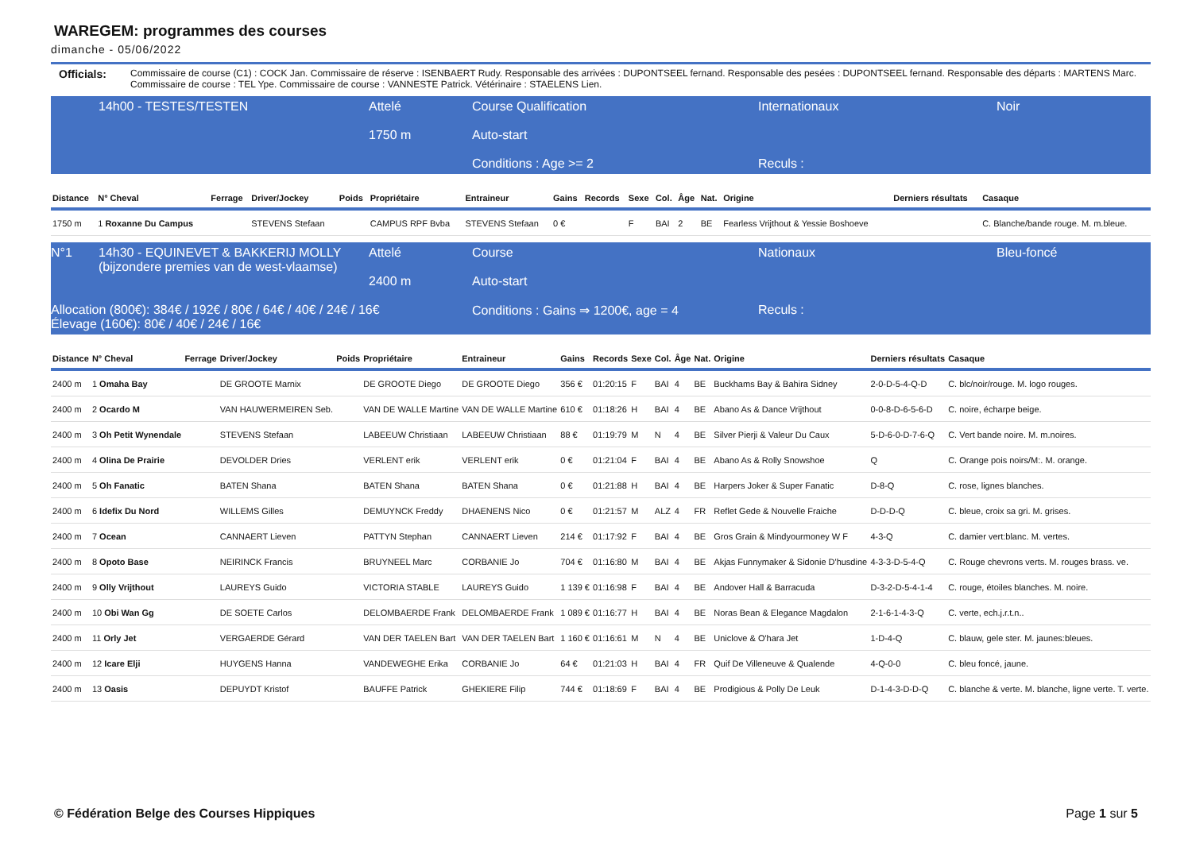WAREGEM: programmes des courses
dimanche - 05/06/2022
Officials:
Commissaire de course (C1) : COCK Jan. Commissaire de réserve : ISENBAERT Rudy. Responsable des arrivées : DUPONTSEEL fernand. Responsable des pesées : DUPONTSEEL fernand. Responsable des départs : MARTENS Marc. Commissaire de course : TEL Ype. Commissaire de course : VANNESTE Patrick. Vétérinaire : STAELENS Lien.
14h00 - TESTES/TESTEN
Attelé
Course Qualification
Internationaux
Noir
1750 m
Auto-start
Conditions : Age >= 2
Reculs :
| Distance | N° Cheval | Ferrage | Driver/Jockey | Poids | Propriétaire | Entraineur | Gains | Records | Sexe | Col. | Âge | Nat. | Origine | Derniers résultats | Casaque |
| --- | --- | --- | --- | --- | --- | --- | --- | --- | --- | --- | --- | --- | --- | --- | --- |
| 1750 m | 1 Roxanne Du Campus | | STEVENS Stefaan | | CAMPUS RPF Bvba | STEVENS Stefaan | 0 € | | F | BAI | 2 | BE | Fearless Vrijthout & Yessie Boshoeve | | C. Blanche/bande rouge. M. m.bleue. |
N°1
14h30 - EQUINEVET & BAKKERIJ MOLLY (bijzondere premies van de west-vlaamse)
Attelé
2400 m
Course
Auto-start
Nationaux
Bleu-foncé
Allocation (800€): 384€ / 192€ / 80€ / 64€ / 40€ / 24€ / 16€
Élevage (160€): 80€ / 40€ / 24€ / 16€
Conditions : Gains ⇒ 1200€, age = 4
Reculs :
| Distance | N° Cheval | Ferrage | Driver/Jockey | Poids | Propriétaire | Entraineur | Gains | Records | Sexe | Col. | Âge | Nat. | Origine | Derniers résultats | Casaque |
| --- | --- | --- | --- | --- | --- | --- | --- | --- | --- | --- | --- | --- | --- | --- | --- |
| 2400 m | 1 Omaha Bay | | DE GROOTE Marnix | | DE GROOTE Diego | DE GROOTE Diego | 356 € | 01:20:15 | F | BAI | 4 | BE | Buckhams Bay & Bahira Sidney | 2-0-D-5-4-Q-D | C. blc/noir/rouge. M. logo rouges. |
| 2400 m | 2 Ocardo M | | VAN HAUWERMEIREN Seb. | | VAN DE WALLE Martine | VAN DE WALLE Martine | 610 € | 01:18:26 | H | BAI | 4 | BE | Abano As & Dance Vrijthout | 0-0-8-D-6-5-6-D | C. noire, écharpe beige. |
| 2400 m | 3 Oh Petit Wynendale | | STEVENS Stefaan | | LABEEUW Christiaan | LABEEUW Christiaan | 88 € | 01:19:79 | M | N | 4 | BE | Silver Pierji & Valeur Du Caux | 5-D-6-0-D-7-6-Q | C. Vert bande noire. M. m.noires. |
| 2400 m | 4 Olina De Prairie | | DEVOLDER Dries | | VERLENT erik | VERLENT erik | 0 € | 01:21:04 | F | BAI | 4 | BE | Abano As & Rolly Snowshoe | Q | C. Orange pois noirs/M:. M. orange. |
| 2400 m | 5 Oh Fanatic | | BATEN Shana | | BATEN Shana | BATEN Shana | 0 € | 01:21:88 | H | BAI | 4 | BE | Harpers Joker & Super Fanatic | D-8-Q | C. rose, lignes blanches. |
| 2400 m | 6 Idefix Du Nord | | WILLEMS Gilles | | DEMUYNCK Freddy | DHAENENS Nico | 0 € | 01:21:57 | M | ALZ | 4 | FR | Reflet Gede & Nouvelle Fraiche | D-D-D-Q | C. bleue, croix sa gri. M. grises. |
| 2400 m | 7 Ocean | | CANNAERT Lieven | | PATTYN Stephan | CANNAERT Lieven | 214 € | 01:17:92 | F | BAI | 4 | BE | Gros Grain & Mindyourmoney W F | 4-3-Q | C. damier vert:blanc. M. vertes. |
| 2400 m | 8 Opoto Base | | NEIRINCK Francis | | BRUYNEEL Marc | CORBANIE Jo | 704 € | 01:16:80 | M | BAI | 4 | BE | Akjas Funnymaker & Sidonie D'husdine | 4-3-3-D-5-4-Q | C. Rouge chevrons verts. M. rouges brass. ve. |
| 2400 m | 9 Olly Vrijthout | | LAUREYS Guido | | VICTORIA STABLE | LAUREYS Guido | 1 139 € | 01:16:98 | F | BAI | 4 | BE | Andover Hall & Barracuda | D-3-2-D-5-4-1-4 | C. rouge, étoiles blanches. M. noire. |
| 2400 m | 10 Obi Wan Gg | | DE SOETE Carlos | | DELOMBAERDE Frank | DELOMBAERDE Frank | 1 089 € | 01:16:77 | H | BAI | 4 | BE | Noras Bean & Elegance Magdalon | 2-1-6-1-4-3-Q | C. verte, ech.j.r.t.n.. |
| 2400 m | 11 Orly Jet | | VERGAERDE Gérard | | VAN DER TAELEN Bart | VAN DER TAELEN Bart | 1 160 € | 01:16:61 | M | N | 4 | BE | Uniclove & O'hara Jet | 1-D-4-Q | C. blauw, gele ster. M. jaunes:bleues. |
| 2400 m | 12 Icare Elji | | HUYGENS Hanna | | VANDEWEGHE Erika | CORBANIE Jo | 64 € | 01:21:03 | H | BAI | 4 | FR | Quif De Villeneuve & Qualende | 4-Q-0-0 | C. bleu foncé, jaune. |
| 2400 m | 13 Oasis | | DEPUYDT Kristof | | BAUFFE Patrick | GHEKIERE Filip | 744 € | 01:18:69 | F | BAI | 4 | BE | Prodigious & Polly De Leuk | D-1-4-3-D-D-Q | C. blanche & verte. M. blanche, ligne verte. T. verte. |
© Fédération Belge des Courses Hippiques Page 1 sur 5